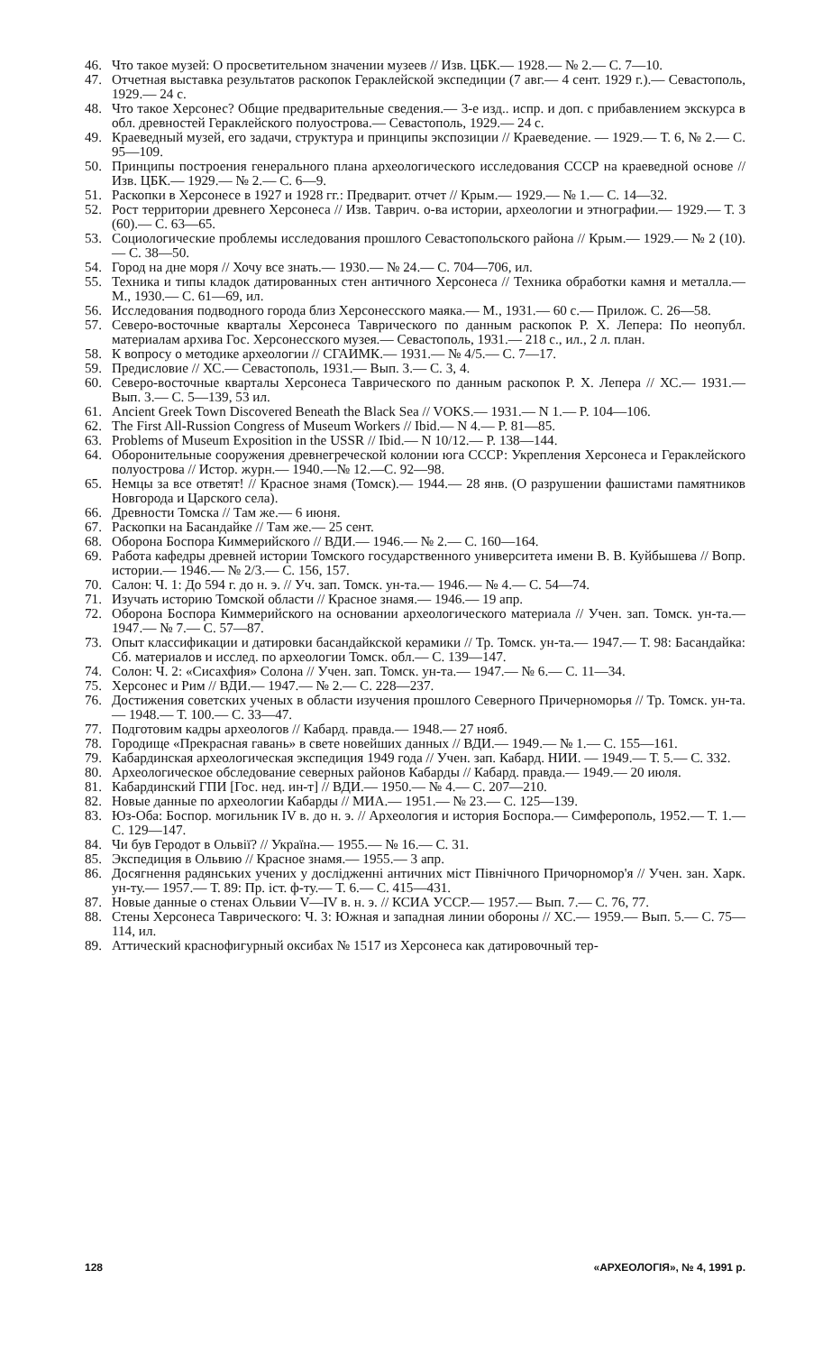46. Что такое музей: О просветительном значении музеев // Изв. ЦБК.— 1928.— № 2.— С. 7—10.
47. Отчетная выставка результатов раскопок Гераклейской экспедиции (7 авг.— 4 сент. 1929 г.).— Севастополь, 1929.— 24 с.
48. Что такое Херсонес? Общие предварительные сведения.— 3-е изд.. испр. и доп. с прибавлением экскурса в обл. древностей Гераклейского полуострова.— Севастополь, 1929.— 24 с.
49. Краеведный музей, его задачи, структура и принципы экспозиции // Краеведение. — 1929.— Т. 6, № 2.— С. 95—109.
50. Принципы построения генерального плана археологического исследования СССР на краеведной основе // Изв. ЦБК.— 1929.— № 2.— С. 6—9.
51. Раскопки в Херсонесе в 1927 и 1928 гг.: Предварит. отчет // Крым.— 1929.— № 1.— С. 14—32.
52. Рост территории древнего Херсонеса // Изв. Таврич. о-ва истории, археологии и этнографии.— 1929.— Т. 3 (60).— С. 63—65.
53. Социологические проблемы исследования прошлого Севастопольского района // Крым.— 1929.— № 2 (10).— С. 38—50.
54. Город на дне моря // Хочу все знать.— 1930.— № 24.— С. 704—706, ил.
55. Техника и типы кладок датированных стен античного Херсонеса // Техника обработки камня и металла.— М., 1930.— С. 61—69, ил.
56. Исследования подводного города близ Херсонесского маяка.— М., 1931.— 60 с.— Прилож. С. 26—58.
57. Северо-восточные кварталы Херсонеса Таврического по данным раскопок Р. Х. Лепера: По неопубл. материалам архива Гос. Херсонесского музея.— Севастополь, 1931.— 218 с., ил., 2 л. план.
58. К вопросу о методике археологии // СГАИМК.— 1931.— № 4/5.— С. 7—17.
59. Предисловие // ХС.— Севастополь, 1931.— Вып. 3.— С. 3, 4.
60. Северо-восточные кварталы Херсонеса Таврического по данным раскопок Р. Х. Лепера // ХС.— 1931.— Вып. 3.— С. 5—139, 53 ил.
61. Ancient Greek Town Discovered Beneath the Black Sea // VOKS.— 1931.— N 1.— P. 104—106.
62. The First All-Russion Congress of Museum Workers // Ibid.— N 4.— P. 81—85.
63. Problems of Museum Exposition in the USSR // Ibid.— N 10/12.— P. 138—144.
64. Оборонительные сооружения древнегреческой колонии юга СССР: Укрепления Херсонеса и Гераклейского полуострова // Истор. журн.— 1940.—№ 12.—С. 92—98.
65. Немцы за все ответят! // Красное знамя (Томск).— 1944.— 28 янв. (О разрушении фашистами памятников Новгорода и Царского села).
66. Древности Томска // Там же.— 6 июня.
67. Раскопки на Басандайке // Там же.— 25 сент.
68. Оборона Боспора Киммерийского // ВДИ.— 1946.— № 2.— С. 160—164.
69. Работа кафедры древней истории Томского государственного университета имени В. В. Куйбышева // Вопр. истории.— 1946.— № 2/3.— С. 156, 157.
70. Салон: Ч. 1: До 594 г. до н. э. // Уч. зап. Томск. ун-та.— 1946.— № 4.— С. 54—74.
71. Изучать историю Томской области // Красное знамя.— 1946.— 19 апр.
72. Оборона Боспора Киммерийского на основании археологического материала // Учен. зап. Томск. ун-та.— 1947.— № 7.— С. 57—87.
73. Опыт классификации и датировки басандайкской керамики // Тр. Томск. ун-та.— 1947.— Т. 98: Басандайка: Сб. материалов и исслед. по археологии Томск. обл.— С. 139—147.
74. Солон: Ч. 2: «Сисахфия» Солона // Учен. зап. Томск. ун-та.— 1947.— № 6.— С. 11—34.
75. Херсонес и Рим // ВДИ.— 1947.— № 2.— С. 228—237.
76. Достижения советских ученых в области изучения прошлого Северного Причерноморья // Тр. Томск. ун-та.— 1948.— Т. 100.— С. 33—47.
77. Подготовим кадры археологов // Кабард. правда.— 1948.— 27 нояб.
78. Городище «Прекрасная гавань» в свете новейших данных // ВДИ.— 1949.— № 1.— С. 155—161.
79. Кабардинская археологическая экспедиция 1949 года // Учен. зап. Кабард. НИИ. — 1949.— Т. 5.— С. 332.
80. Археологическое обследование северных районов Кабарды // Кабард. правда.— 1949.— 20 июля.
81. Кабардинский ГПИ [Гос. нед. ин-т] // ВДИ.— 1950.— № 4.— С. 207—210.
82. Новые данные по археологии Кабарды // МИА.— 1951.— № 23.— С. 125—139.
83. Юз-Оба: Боспор. могильник IV в. до н. э. // Археология и история Боспора.— Симферополь, 1952.— Т. 1.— С. 129—147.
84. Чи був Геродот в Ольвії? // Україна.— 1955.— № 16.— С. 31.
85. Экспедиция в Ольвию // Красное знамя.— 1955.— 3 апр.
86. Досягнення радянських учених у дослідженні античних міст Північного Причорномор'я // Учен. зан. Харк. ун-ту.— 1957.— Т. 89: Пр. іст. ф-ту.— Т. 6.— С. 415—431.
87. Новые данные о стенах Ольвии V—IV в. н. э. // КСИА УССР.— 1957.— Вып. 7.— С. 76, 77.
88. Стены Херсонеса Таврического: Ч. 3: Южная и западная линии обороны // ХС.— 1959.— Вып. 5.— С. 75—114, ил.
89. Аттический краснофигурный оксибах № 1517 из Херсонеса как датировочный тер-
128 «АРХЕОЛОГІЯ», № 4, 1991 р.